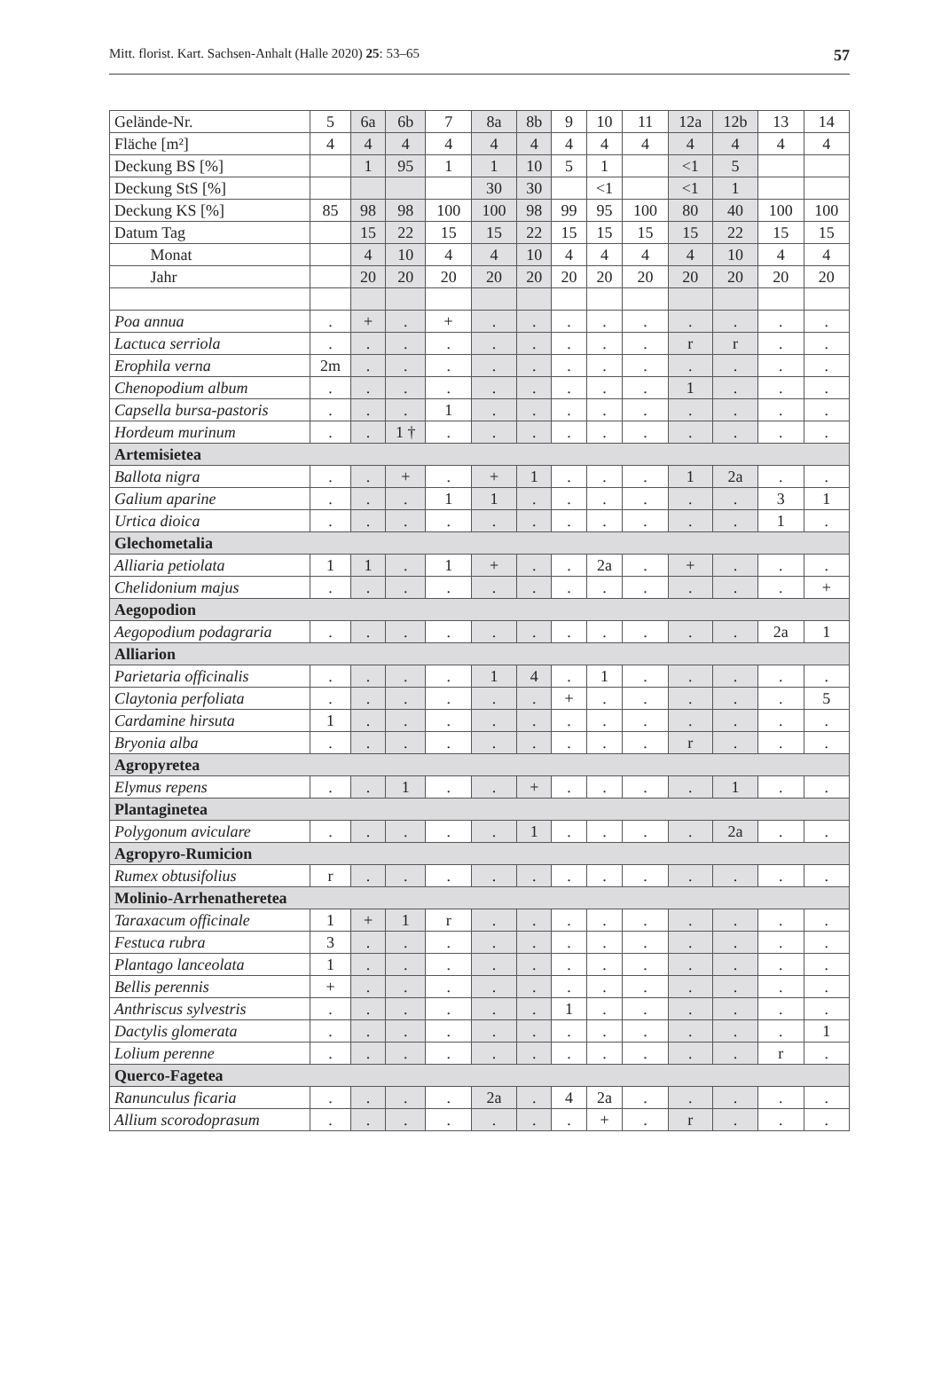Mitt. florist. Kart. Sachsen-Anhalt (Halle 2020) 25: 53–65 57
| Gelände-Nr. | 5 | 6a | 6b | 7 | 8a | 8b | 9 | 10 | 11 | 12a | 12b | 13 | 14 |
| Fläche [m²] | 4 | 4 | 4 | 4 | 4 | 4 | 4 | 4 | 4 | 4 | 4 | 4 | 4 |
| Deckung BS [%] | | 1 | 95 | 1 | 1 | 10 | 5 | 1 | | <1 | 5 | | |
| Deckung StS [%] | | | | | 30 | 30 | | <1 | | <1 | 1 | | |
| Deckung KS [%] | 85 | 98 | 98 | 100 | 100 | 98 | 99 | 95 | 100 | 80 | 40 | 100 | 100 |
| Datum Tag | | 15 | 22 | 15 | 15 | 22 | 15 | 15 | 15 | 15 | 22 | 15 | 15 |
| Monat | | 4 | 10 | 4 | 4 | 10 | 4 | 4 | 4 | 4 | 10 | 4 | 4 |
| Jahr | | 20 | 20 | 20 | 20 | 20 | 20 | 20 | 20 | 20 | 20 | 20 | 20 |
| Poa annua | . | + | . | + | . | . | . | . | . | . | . | . | . |
| Lactuca serriola | . | . | . | . | . | . | . | . | . | r | r | . | . |
| Erophila verna | 2m | . | . | . | . | . | . | . | . | . | . | . | . |
| Chenopodium album | . | . | . | . | . | . | . | . | . | 1 | . | . | . |
| Capsella bursa-pastoris | . | . | . | 1 | . | . | . | . | . | . | . | . | . |
| Hordeum murinum | . | . | 1 † | . | . | . | . | . | . | . | . | . | . |
| Artemisietea | | | | | | | | | | | | | |
| Ballota nigra | . | . | + | . | + | 1 | . | . | . | 1 | 2a | . | . |
| Galium aparine | . | . | . | 1 | 1 | . | . | . | . | . | . | 3 | 1 |
| Urtica dioica | . | . | . | . | . | . | . | . | . | . | . | 1 | . |
| Glechometalia | | | | | | | | | | | | | |
| Alliaria petiolata | 1 | 1 | . | 1 | + | . | . | 2a | . | + | . | . | . |
| Chelidonium majus | . | . | . | . | . | . | . | . | . | . | . | . | + |
| Aegopodion | | | | | | | | | | | | | |
| Aegopodium podagraria | . | . | . | . | . | . | . | . | . | . | . | 2a | 1 |
| Alliarion | | | | | | | | | | | | | |
| Parietaria officinalis | . | . | . | . | 1 | 4 | . | 1 | . | . | . | . | . |
| Claytonia perfoliata | . | . | . | . | . | . | + | . | . | . | . | . | 5 |
| Cardamine hirsuta | 1 | . | . | . | . | . | . | . | . | . | . | . | . |
| Bryonia alba | . | . | . | . | . | . | . | . | . | r | . | . | . |
| Agropyretea | | | | | | | | | | | | | |
| Elymus repens | . | . | 1 | . | . | + | . | . | . | . | 1 | . | . |
| Plantaginetea | | | | | | | | | | | | | |
| Polygonum aviculare | . | . | . | . | . | 1 | . | . | . | . | 2a | . | . |
| Agropyro-Rumicion | | | | | | | | | | | | | |
| Rumex obtusifolius | r | . | . | . | . | . | . | . | . | . | . | . | . |
| Molinio-Arrhenatheretea | | | | | | | | | | | | | |
| Taraxacum officinale | 1 | + | 1 | r | . | . | . | . | . | . | . | . | . |
| Festuca rubra | 3 | . | . | . | . | . | . | . | . | . | . | . | . |
| Plantago lanceolata | 1 | . | . | . | . | . | . | . | . | . | . | . | . |
| Bellis perennis | + | . | . | . | . | . | . | . | . | . | . | . | . |
| Anthriscus sylvestris | . | . | . | . | . | . | 1 | . | . | . | . | . | . |
| Dactylis glomerata | . | . | . | . | . | . | . | . | . | . | . | . | 1 |
| Lolium perenne | . | . | . | . | . | . | . | . | . | . | . | r | . |
| Querco-Fagetea | | | | | | | | | | | | | |
| Ranunculus ficaria | . | . | . | . | 2a | . | 4 | 2a | . | . | . | . | . |
| Allium scorodoprasum | . | . | . | . | . | . | . | + | . | r | . | . | . |